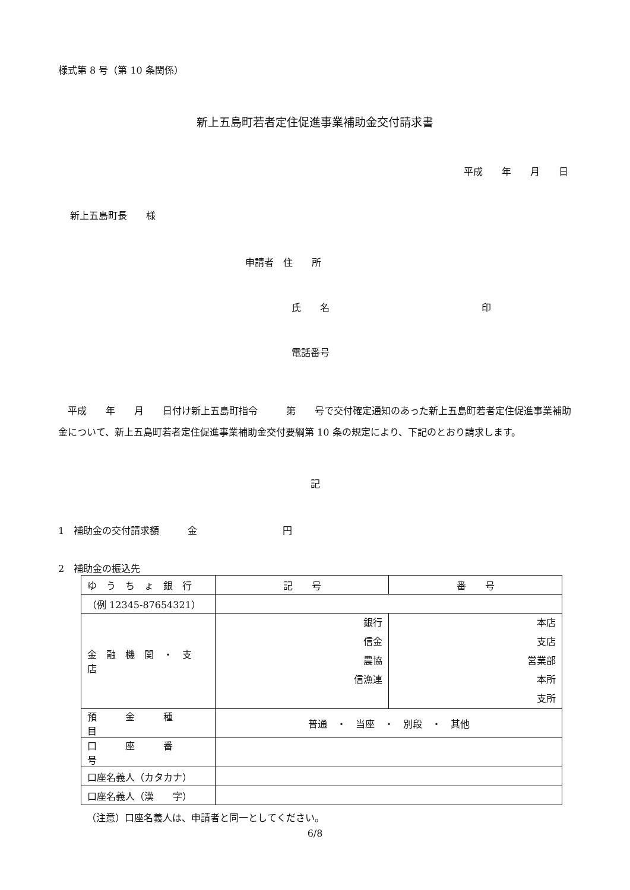様式第 8 号（第 10 条関係）
新上五島町若者定住促進事業補助金交付請求書
平成　　年　　月　　日
新上五島町長　　様
申請者　住　　所
氏　　名　　　　　　　　　　　　　　　　印
電話番号
　平成　　年　　月　　日付け新上五島町指令　　　第　　号で交付確定通知のあった新上五島町若者定住促進事業補助金について、新上五島町若者定住促進事業補助金交付要綱第 10 条の規定により、下記のとおり請求します。
記
1　補助金の交付請求額　　　金　　　　　　　　　円
2　補助金の振込先
| ゆ う ち ょ 銀 行 | 記 号 | 番 号 |
| （例 12345-87654321） | | |
| 金 融 機 関 ・ 支 店 | 銀行 信金 農協 信漁連 | 本店 支店 営業部 本所 支所 |
| 預 金 種 目 | 普通 ・ 当座 ・ 別段 ・ 其他 | |
| 口 座 番 号 | | |
| 口座名義人（カタカナ） | | |
| 口座名義人（漢 字） | | |
（注意）口座名義人は、申請者と同一としてください。
6/8